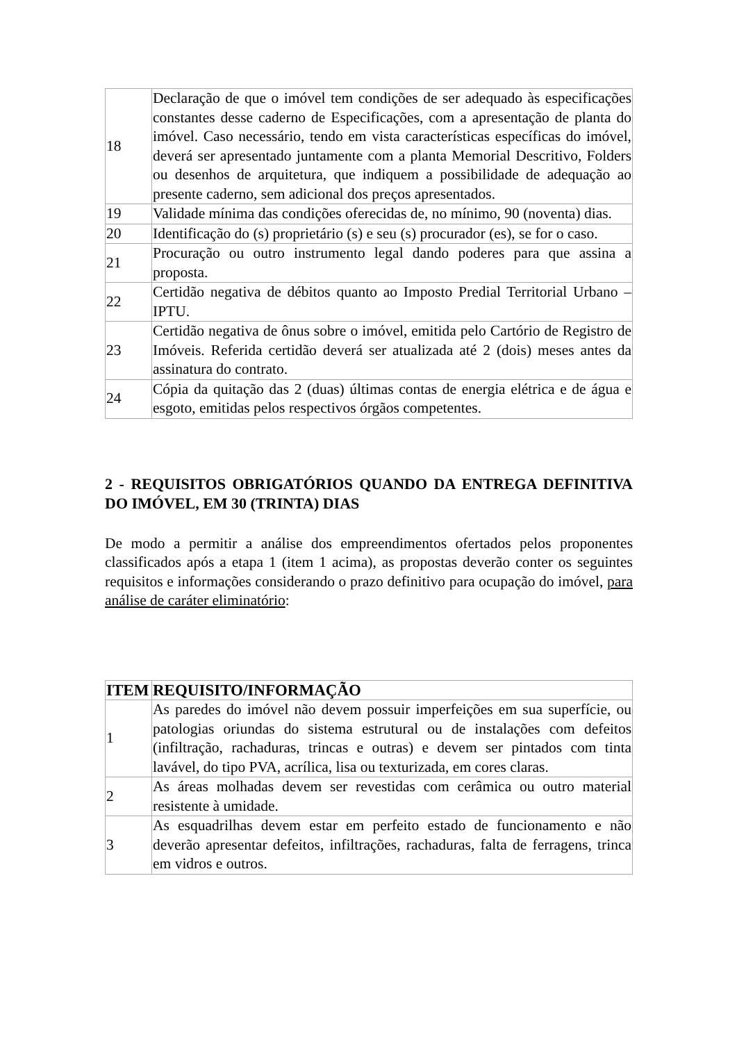| 18 | Declaração de que o imóvel tem condições de ser adequado às especificações constantes desse caderno de Especificações, com a apresentação de planta do imóvel. Caso necessário, tendo em vista características específicas do imóvel, deverá ser apresentado juntamente com a planta Memorial Descritivo, Folders ou desenhos de arquitetura, que indiquem a possibilidade de adequação ao presente caderno, sem adicional dos preços apresentados. |
| 19 | Validade mínima das condições oferecidas de, no mínimo, 90 (noventa) dias. |
| 20 | Identificação do (s) proprietário (s) e seu (s) procurador (es), se for o caso. |
| 21 | Procuração ou outro instrumento legal dando poderes para que assina a proposta. |
| 22 | Certidão negativa de débitos quanto ao Imposto Predial Territorial Urbano – IPTU. |
| 23 | Certidão negativa de ônus sobre o imóvel, emitida pelo Cartório de Registro de Imóveis. Referida certidão deverá ser atualizada até 2 (dois) meses antes da assinatura do contrato. |
| 24 | Cópia da quitação das 2 (duas) últimas contas de energia elétrica e de água e esgoto, emitidas pelos respectivos órgãos competentes. |
2 - REQUISITOS OBRIGATÓRIOS QUANDO DA ENTREGA DEFINITIVA DO IMÓVEL, EM 30 (TRINTA) DIAS
De modo a permitir a análise dos empreendimentos ofertados pelos proponentes classificados após a etapa 1 (item 1 acima), as propostas deverão conter os seguintes requisitos e informações considerando o prazo definitivo para ocupação do imóvel, para análise de caráter eliminatório:
| ITEM | REQUISITO/INFORMAÇÃO |
| --- | --- |
| 1 | As paredes do imóvel não devem possuir imperfeições em sua superfície, ou patologias oriundas do sistema estrutural ou de instalações com defeitos (infiltração, rachaduras, trincas e outras) e devem ser pintados com tinta lavável, do tipo PVA, acrílica, lisa ou texturizada, em cores claras. |
| 2 | As áreas molhadas devem ser revestidas com cerâmica ou outro material resistente à umidade. |
| 3 | As esquadrilhas devem estar em perfeito estado de funcionamento e não deverão apresentar defeitos, infiltrações, rachaduras, falta de ferragens, trinca em vidros e outros. |